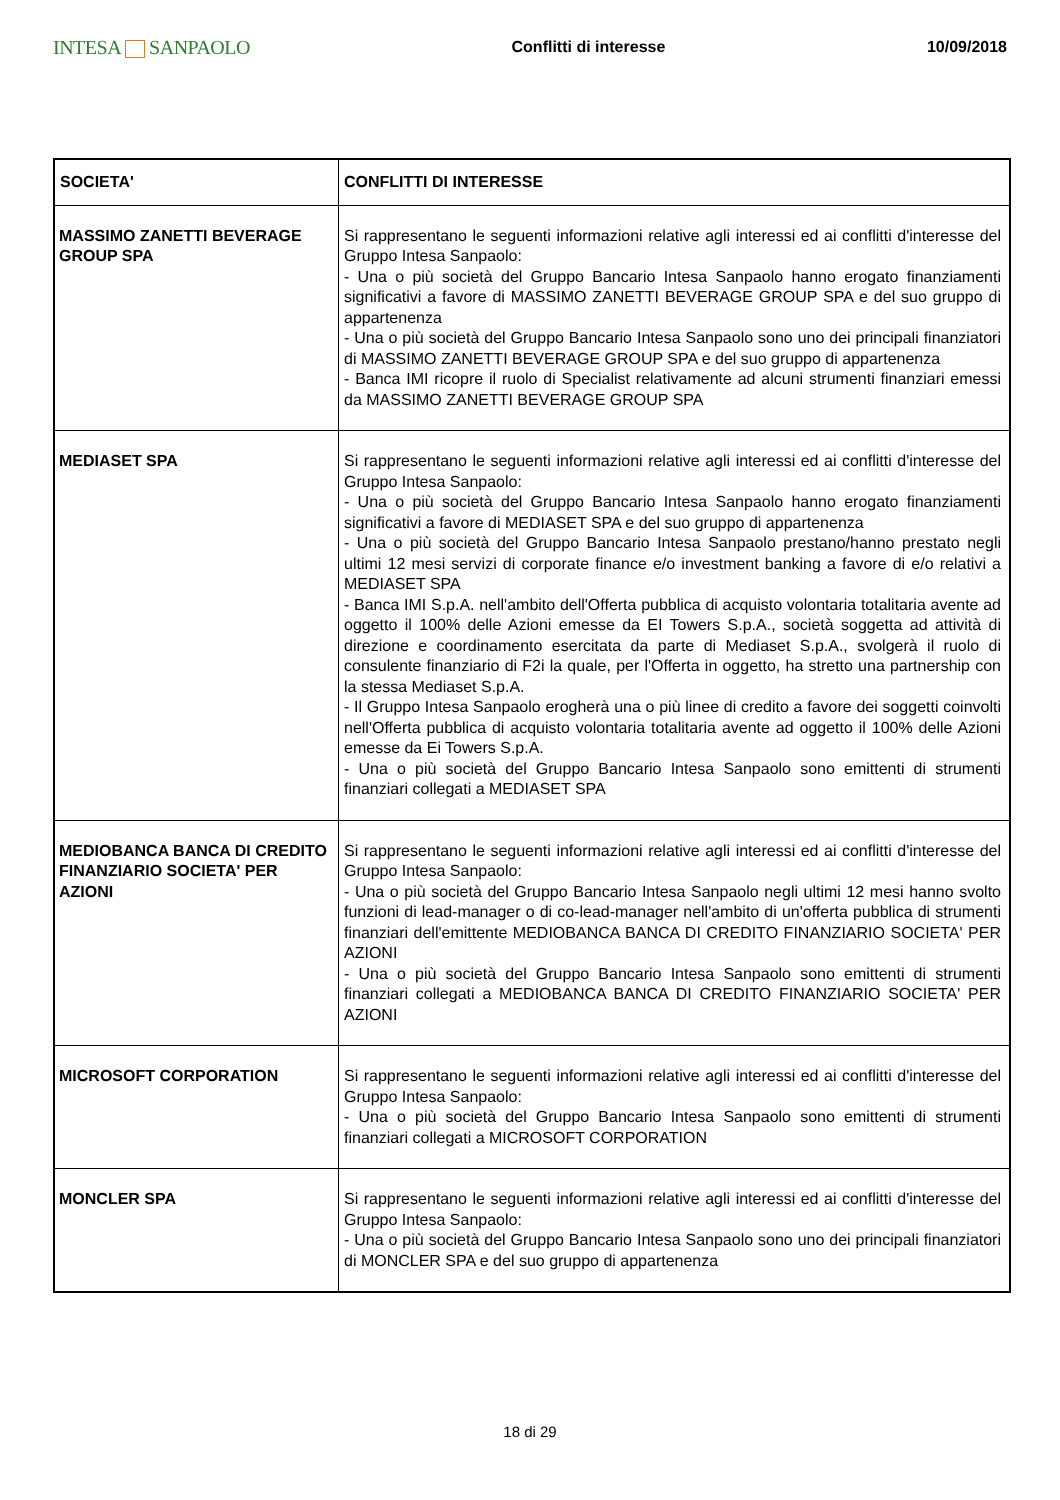INTESA SANPAOLO
Conflitti di interesse 10/09/2018
| SOCIETA' | CONFLITTI DI INTERESSE |
| --- | --- |
| MASSIMO ZANETTI BEVERAGE GROUP SPA | Si rappresentano le seguenti informazioni relative agli interessi ed ai conflitti d'interesse del Gruppo Intesa Sanpaolo: - Una o più società del Gruppo Bancario Intesa Sanpaolo hanno erogato finanziamenti significativi a favore di MASSIMO ZANETTI BEVERAGE GROUP SPA e del suo gruppo di appartenenza - Una o più società del Gruppo Bancario Intesa Sanpaolo sono uno dei principali finanziatori di MASSIMO ZANETTI BEVERAGE GROUP SPA e del suo gruppo di appartenenza - Banca IMI ricopre il ruolo di Specialist relativamente ad alcuni strumenti finanziari emessi da MASSIMO ZANETTI BEVERAGE GROUP SPA |
| MEDIASET SPA | Si rappresentano le seguenti informazioni relative agli interessi ed ai conflitti d'interesse del Gruppo Intesa Sanpaolo: - Una o più società del Gruppo Bancario Intesa Sanpaolo hanno erogato finanziamenti significativi a favore di MEDIASET SPA e del suo gruppo di appartenenza - Una o più società del Gruppo Bancario Intesa Sanpaolo prestano/hanno prestato negli ultimi 12 mesi servizi di corporate finance e/o investment banking a favore di e/o relativi a MEDIASET SPA - Banca IMI S.p.A. nell'ambito dell'Offerta pubblica di acquisto volontaria totalitaria avente ad oggetto il 100% delle Azioni emesse da EI Towers S.p.A., società soggetta ad attività di direzione e coordinamento esercitata da parte di Mediaset S.p.A., svolgerà il ruolo di consulente finanziario di F2i la quale, per l'Offerta in oggetto, ha stretto una partnership con la stessa Mediaset S.p.A. - Il Gruppo Intesa Sanpaolo erogherà una o più linee di credito a favore dei soggetti coinvolti nell'Offerta pubblica di acquisto volontaria totalitaria avente ad oggetto il 100% delle Azioni emesse da Ei Towers S.p.A. - Una o più società del Gruppo Bancario Intesa Sanpaolo sono emittenti di strumenti finanziari collegati a MEDIASET SPA |
| MEDIOBANCA BANCA DI CREDITO FINANZIARIO SOCIETA' PER AZIONI | Si rappresentano le seguenti informazioni relative agli interessi ed ai conflitti d'interesse del Gruppo Intesa Sanpaolo: - Una o più società del Gruppo Bancario Intesa Sanpaolo negli ultimi 12 mesi hanno svolto funzioni di lead-manager o di co-lead-manager nell'ambito di un'offerta pubblica di strumenti finanziari dell'emittente MEDIOBANCA BANCA DI CREDITO FINANZIARIO SOCIETA' PER AZIONI - Una o più società del Gruppo Bancario Intesa Sanpaolo sono emittenti di strumenti finanziari collegati a MEDIOBANCA BANCA DI CREDITO FINANZIARIO SOCIETA' PER AZIONI |
| MICROSOFT CORPORATION | Si rappresentano le seguenti informazioni relative agli interessi ed ai conflitti d'interesse del Gruppo Intesa Sanpaolo: - Una o più società del Gruppo Bancario Intesa Sanpaolo sono emittenti di strumenti finanziari collegati a MICROSOFT CORPORATION |
| MONCLER SPA | Si rappresentano le seguenti informazioni relative agli interessi ed ai conflitti d'interesse del Gruppo Intesa Sanpaolo: - Una o più società del Gruppo Bancario Intesa Sanpaolo sono uno dei principali finanziatori di MONCLER SPA e del suo gruppo di appartenenza |
18 di 29